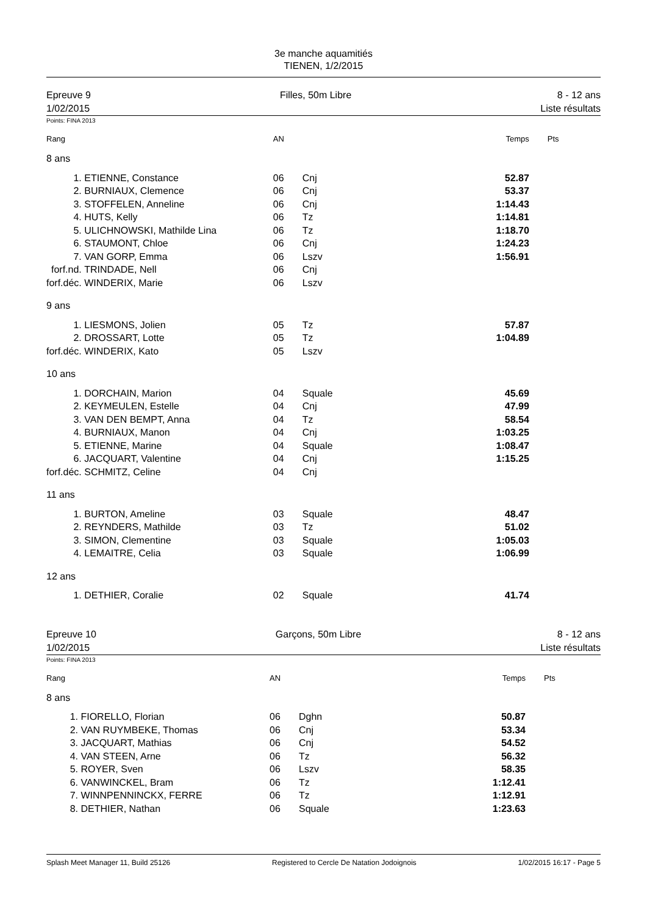3e manche aquamitiés
TIENEN, 1/2/2015
Epreuve 9
1/02/2015
Filles, 50m Libre 8 - 12 ans
Liste résultats
Points: FINA 2013
| Rang | | AN | | Temps | Pts |
| --- | --- | --- | --- | --- | --- |
| 8 ans | | | | | |
| 1. | ETIENNE, Constance | 06 | Cnj | 52.87 | |
| 2. | BURNIAUX, Clemence | 06 | Cnj | 53.37 | |
| 3. | STOFFELEN, Anneline | 06 | Cnj | 1:14.43 | |
| 4. | HUTS, Kelly | 06 | Tz | 1:14.81 | |
| 5. | ULICHNOWSKI, Mathilde Lina | 06 | Tz | 1:18.70 | |
| 6. | STAUMONT, Chloe | 06 | Cnj | 1:24.23 | |
| 7. | VAN GORP, Emma | 06 | Lszv | 1:56.91 | |
| forf.nd. | TRINDADE, Nell | 06 | Cnj | | |
| forf.déc. | WINDERIX, Marie | 06 | Lszv | | |
| 9 ans | | | | | |
| 1. | LIESMONS, Jolien | 05 | Tz | 57.87 | |
| 2. | DROSSART, Lotte | 05 | Tz | 1:04.89 | |
| forf.déc. | WINDERIX, Kato | 05 | Lszv | | |
| 10 ans | | | | | |
| 1. | DORCHAIN, Marion | 04 | Squale | 45.69 | |
| 2. | KEYMEULEN, Estelle | 04 | Cnj | 47.99 | |
| 3. | VAN DEN BEMPT, Anna | 04 | Tz | 58.54 | |
| 4. | BURNIAUX, Manon | 04 | Cnj | 1:03.25 | |
| 5. | ETIENNE, Marine | 04 | Squale | 1:08.47 | |
| 6. | JACQUART, Valentine | 04 | Cnj | 1:15.25 | |
| forf.déc. | SCHMITZ, Celine | 04 | Cnj | | |
| 11 ans | | | | | |
| 1. | BURTON, Ameline | 03 | Squale | 48.47 | |
| 2. | REYNDERS, Mathilde | 03 | Tz | 51.02 | |
| 3. | SIMON, Clementine | 03 | Squale | 1:05.03 | |
| 4. | LEMAITRE, Celia | 03 | Squale | 1:06.99 | |
| 12 ans | | | | | |
| 1. | DETHIER, Coralie | 02 | Squale | 41.74 | |
Epreuve 10
1/02/2015
Garçons, 50m Libre 8 - 12 ans
Liste résultats
Points: FINA 2013
| Rang | | AN | | Temps | Pts |
| --- | --- | --- | --- | --- | --- |
| 8 ans | | | | | |
| 1. | FIORELLO, Florian | 06 | Dghn | 50.87 | |
| 2. | VAN RUYMBEKE, Thomas | 06 | Cnj | 53.34 | |
| 3. | JACQUART, Mathias | 06 | Cnj | 54.52 | |
| 4. | VAN STEEN, Arne | 06 | Tz | 56.32 | |
| 5. | ROYER, Sven | 06 | Lszv | 58.35 | |
| 6. | VANWINCKEL, Bram | 06 | Tz | 1:12.41 | |
| 7. | WINNPENNINCKX, FERRE | 06 | Tz | 1:12.91 | |
| 8. | DETHIER, Nathan | 06 | Squale | 1:23.63 | |
Splash Meet Manager 11, Build 25126 Registered to Cercle De Natation Jodoignois 1/02/2015 16:17 - Page 5